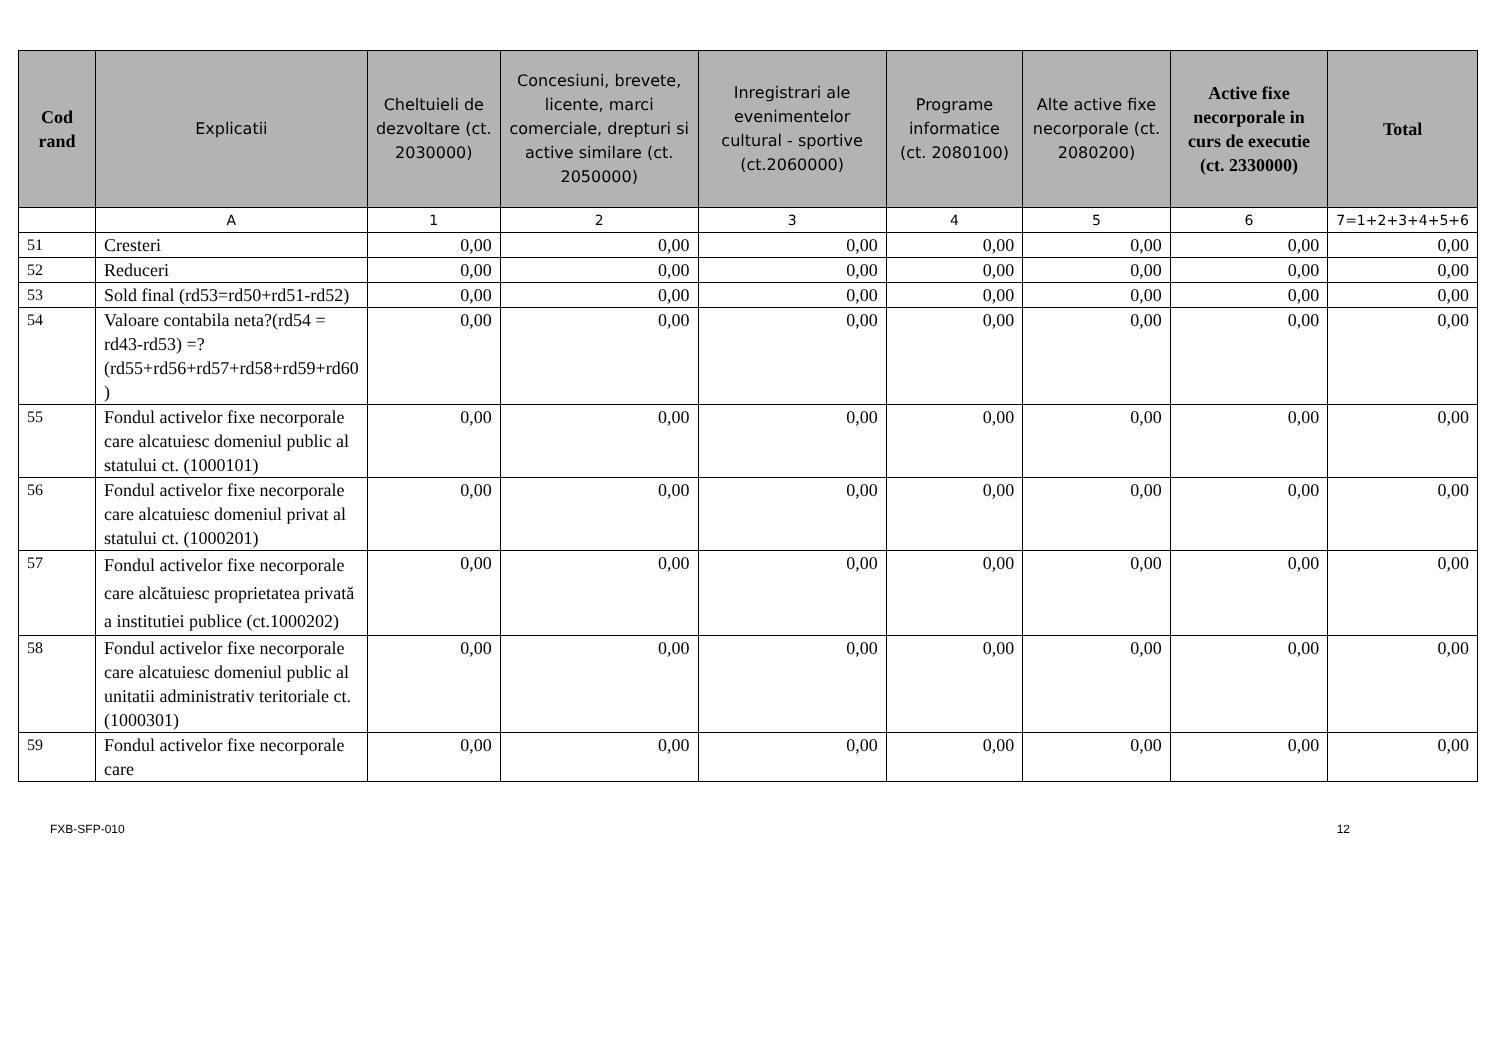| Cod rand | Explicatii | Cheltuieli de dezvoltare (ct. 2030000) | Concesiuni, brevete, licente, marci comerciale, drepturi si active similare (ct. 2050000) | Inregistrari ale evenimentelor cultural - sportive (ct.2060000) | Programe informatice (ct. 2080100) | Alte active fixe necorporale (ct. 2080200) | Active fixe necorporale in curs de executie (ct. 2330000) | Total |
| --- | --- | --- | --- | --- | --- | --- | --- | --- |
| | A | 1 | 2 | 3 | 4 | 5 | 6 | 7=1+2+3+4+5+6 |
| 51 | Cresteri | 0,00 | 0,00 | 0,00 | 0,00 | 0,00 | 0,00 | 0,00 |
| 52 | Reduceri | 0,00 | 0,00 | 0,00 | 0,00 | 0,00 | 0,00 | 0,00 |
| 53 | Sold final (rd53=rd50+rd51-rd52) | 0,00 | 0,00 | 0,00 | 0,00 | 0,00 | 0,00 | 0,00 |
| 54 | Valoare contabila neta?(rd54 = rd43-rd53) =?(rd55+rd56+rd57+rd58+rd59+rd60 ) | 0,00 | 0,00 | 0,00 | 0,00 | 0,00 | 0,00 | 0,00 |
| 55 | Fondul activelor fixe necorporale care alcatuiesc domeniul public al statului ct. (1000101) | 0,00 | 0,00 | 0,00 | 0,00 | 0,00 | 0,00 | 0,00 |
| 56 | Fondul activelor fixe necorporale care alcatuiesc domeniul privat al statului ct. (1000201) | 0,00 | 0,00 | 0,00 | 0,00 | 0,00 | 0,00 | 0,00 |
| 57 | Fondul activelor fixe necorporale care alcătuiesc proprietatea privată a institutiei publice (ct.1000202) | 0,00 | 0,00 | 0,00 | 0,00 | 0,00 | 0,00 | 0,00 |
| 58 | Fondul activelor fixe necorporale care alcatuiesc domeniul public al unitatii administrativ teritoriale ct. (1000301) | 0,00 | 0,00 | 0,00 | 0,00 | 0,00 | 0,00 | 0,00 |
| 59 | Fondul activelor fixe necorporale care | 0,00 | 0,00 | 0,00 | 0,00 | 0,00 | 0,00 | 0,00 |
FXB-SFP-010 12